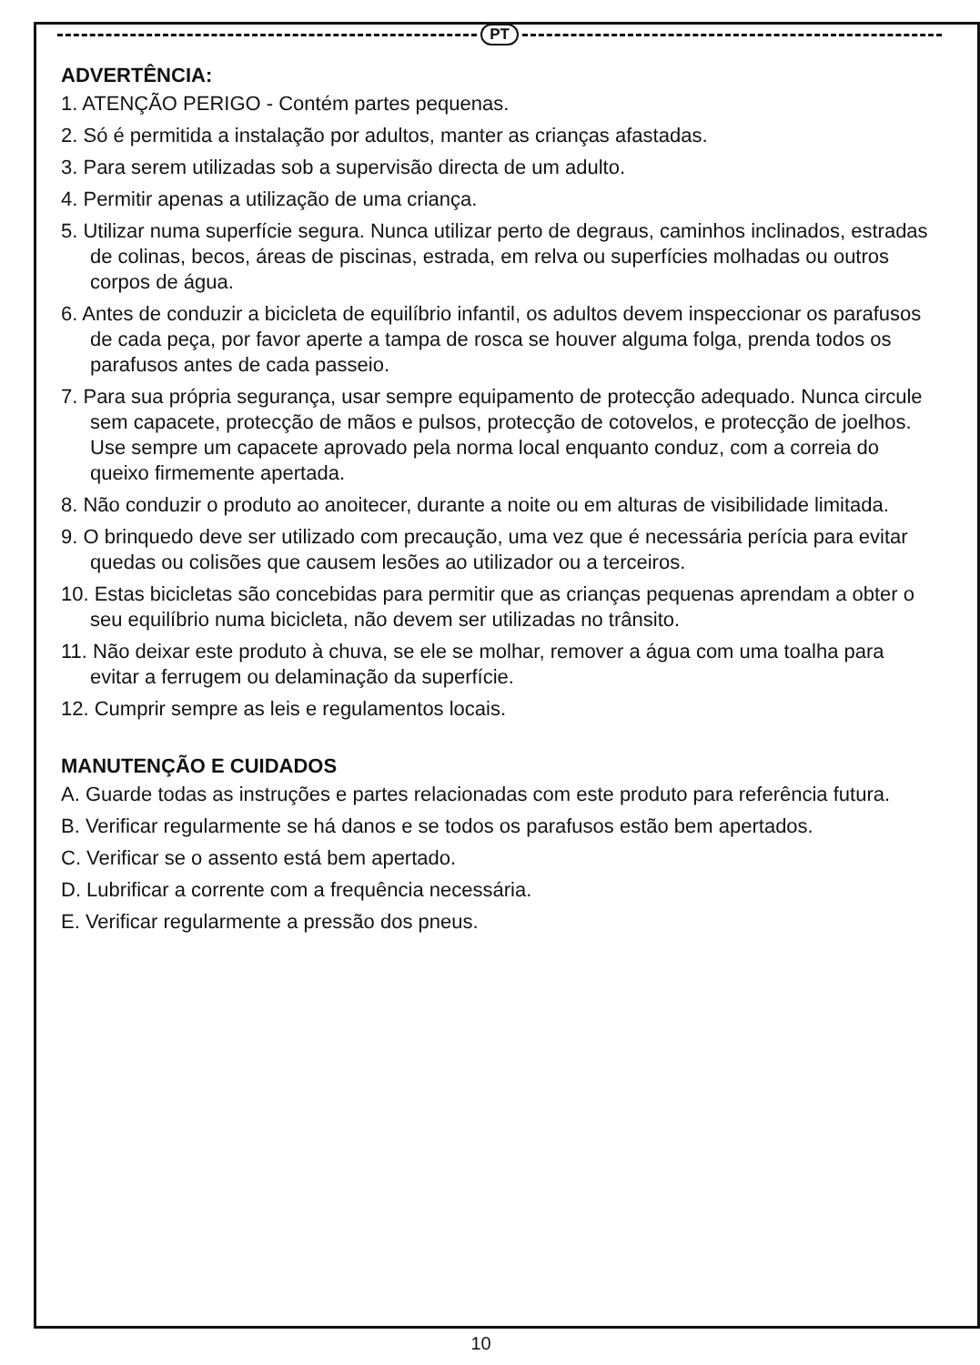PT
ADVERTÊNCIA:
1. ATENÇÃO PERIGO - Contém partes pequenas.
2. Só é permitida a instalação por adultos, manter as crianças afastadas.
3. Para serem utilizadas sob a supervisão directa de um adulto.
4. Permitir apenas a utilização de uma criança.
5. Utilizar numa superfície segura. Nunca utilizar perto de degraus, caminhos inclinados, estradas de colinas, becos, áreas de piscinas, estrada, em relva ou superfícies molhadas ou outros corpos de água.
6. Antes de conduzir a bicicleta de equilíbrio infantil, os adultos devem inspeccionar os parafusos de cada peça, por favor aperte a tampa de rosca se houver alguma folga, prenda todos os parafusos antes de cada passeio.
7. Para sua própria segurança, usar sempre equipamento de protecção adequado. Nunca circule sem capacete, protecção de mãos e pulsos, protecção de cotovelos, e protecção de joelhos. Use sempre um capacete aprovado pela norma local enquanto conduz, com a correia do queixo firmemente apertada.
8. Não conduzir o produto ao anoitecer, durante a noite ou em alturas de visibilidade limitada.
9. O brinquedo deve ser utilizado com precaução, uma vez que é necessária perícia para evitar quedas ou colisões que causem lesões ao utilizador ou a terceiros.
10. Estas bicicletas são concebidas para permitir que as crianças pequenas aprendam a obter o seu equilíbrio numa bicicleta, não devem ser utilizadas no trânsito.
11. Não deixar este produto à chuva, se ele se molhar, remover a água com uma toalha para evitar a ferrugem ou delaminação da superfície.
12. Cumprir sempre as leis e regulamentos locais.
MANUTENÇÃO E CUIDADOS
A. Guarde todas as instruções e partes relacionadas com este produto para referência futura.
B. Verificar regularmente se há danos e se todos os parafusos estão bem apertados.
C. Verificar se o assento está bem apertado.
D. Lubrificar a corrente com a frequência necessária.
E. Verificar regularmente a pressão dos pneus.
10